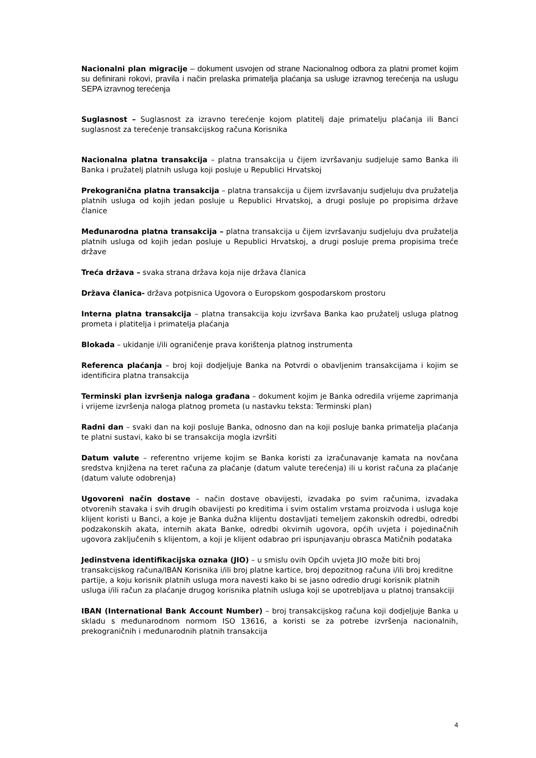Nacionalni plan migracije – dokument usvojen od strane Nacionalnog odbora za platni promet kojim su definirani rokovi, pravila i način prelaska primatelja plaćanja sa usluge izravnog terećenja na uslugu SEPA izravnog terećenja
Suglasnost – Suglasnost za izravno terećenje kojom platitelj daje primatelju plaćanja ili Banci suglasnost za terećenje transakcijskog računa Korisnika
Nacionalna platna transakcija – platna transakcija u čijem izvršavanju sudjeluje samo Banka ili Banka i pružatelj platnih usluga koji posluje u Republici Hrvatskoj
Prekogranična platna transakcija – platna transakcija u čijem izvršavanju sudjeluju dva pružatelja platnih usluga od kojih jedan posluje u Republici Hrvatskoj, a drugi posluje po propisima države članice
Međunarodna platna transakcija – platna transakcija u čijem izvršavanju sudjeluju dva pružatelja platnih usluga od kojih jedan posluje u Republici Hrvatskoj, a drugi posluje prema propisima treće države
Treća država – svaka strana država koja nije država članica
Država članica- država potpisnica Ugovora o Europskom gospodarskom prostoru
Interna platna transakcija – platna transakcija koju izvršava Banka kao pružatelj usluga platnog prometa i platitelja i primatelja plaćanja
Blokada – ukidanje i/ili ograničenje prava korištenja platnog instrumenta
Referenca plaćanja – broj koji dodjeljuje Banka na Potvrdi o obavljenim transakcijama i kojim se identificira platna transakcija
Terminski plan izvršenja naloga građana – dokument kojim je Banka odredila vrijeme zaprimanja i vrijeme izvršenja naloga platnog prometa (u nastavku teksta: Terminski plan)
Radni dan – svaki dan na koji posluje Banka, odnosno dan na koji posluje banka primatelja plaćanja te platni sustavi, kako bi se transakcija mogla izvršiti
Datum valute – referentno vrijeme kojim se Banka koristi za izračunavanje kamata na novčana sredstva knjižena na teret računa za plaćanje (datum valute terećenja) ili u korist računa za plaćanje (datum valute odobrenja)
Ugovoreni način dostave – način dostave obavijesti, izvadaka po svim računima, izvadaka otvorenih stavaka i svih drugih obavijesti po kreditima i svim ostalim vrstama proizvoda i usluga koje klijent koristi u Banci, a koje je Banka dužna klijentu dostavljati temeljem zakonskih odredbi, odredbi podzakonskih akata, internih akata Banke, odredbi okvirnih ugovora, općih uvjeta i pojedinačnih ugovora zaključenih s klijentom, a koji je klijent odabrao pri ispunjavanju obrasca Matičnih podataka
Jedinstvena identifikacijska oznaka (JIO) – u smislu ovih Općih uvjeta JIO može biti broj transakcijskog računa/IBAN Korisnika i/ili broj platne kartice, broj depozitnog računa i/ili broj kreditne partije, a koju korisnik platnih usluga mora navesti kako bi se jasno odredio drugi korisnik platnih usluga i/ili račun za plaćanje drugog korisnika platnih usluga koji se upotrebljava u platnoj transakciji
IBAN (International Bank Account Number) – broj transakcijskog računa koji dodjeljuje Banka u skladu s međunarodnom normom ISO 13616, a koristi se za potrebe izvršenja nacionalnih, prekograničnih i međunarodnih platnih transakcija
4